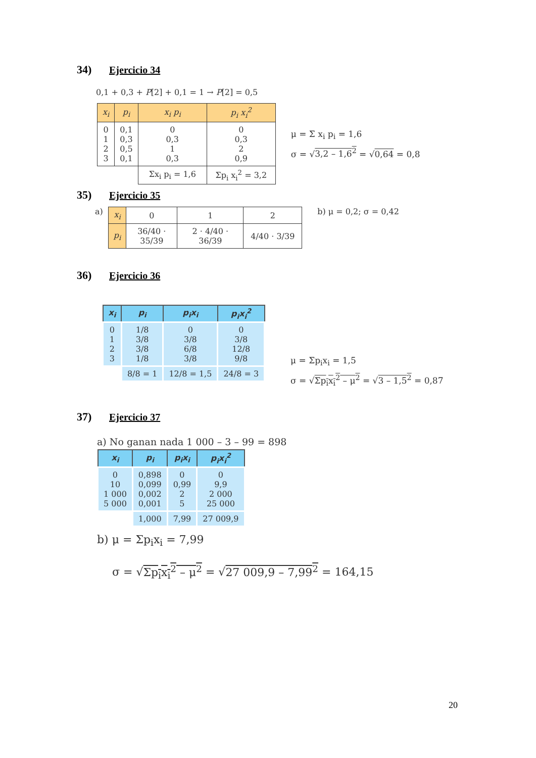34) Ejercicio 34
0,1 + 0,3 + P[2] + 0,1 = 1 → P[2] = 0,5
| x<sub>i</sub> | p<sub>i</sub> | x<sub>i</sub> p<sub>i</sub> | p<sub>i</sub> x<sub>i</sub><sup>2</sup> |
| --- | --- | --- | --- |
| 0 1 2 3 | 0,1 0,3 0,5 0,1 | 0 0,3 1 0,3 | 0 0,3 2 0,9 |
| | | Σx<sub>i</sub> p<sub>i</sub> = 1,6 | Σp<sub>i</sub> x<sub>i</sub><sup>2</sup> = 3,2 |
μ = Σ x<sub>i</sub> p<sub>i</sub> = 1,6
σ = √3,2 – 1,6<sup>2</sup> = √0,64 = 0,8
35) Ejercicio 35
a)
| x<sub>i</sub> | 0 | 1 | 2 |
| p<sub>i</sub> | 36/40 · 35/39 | 2 · 4/40 · 36/39 | 4/40 · 3/39 |
b) μ = 0,2; σ = 0,42
36) Ejercicio 36
| x<sub>i</sub> | p<sub>i</sub> | p<sub>i</sub>x<sub>i</sub> | p<sub>i</sub>x<sub>i</sub><sup>2</sup> |
| --- | --- | --- | --- |
| 0 1 2 3 | 1/8 3/8 3/8 1/8 | 0 3/8 6/8 3/8 | 0 3/8 12/8 9/8 |
| | 8/8 = 1 | 12/8 = 1,5 | 24/8 = 3 |
μ = Σp<sub>i</sub>x<sub>i</sub> = 1,5
σ = √Σp<sub>i</sub>x<sub>i</sub><sup>2</sup> – μ<sup>2</sup> = √3 – 1,5<sup>2</sup> = 0,87
37) Ejercicio 37
a) No ganan nada 1 000 – 3 – 99 = 898
| x<sub>i</sub> | p<sub>i</sub> | p<sub>i</sub>x<sub>i</sub> | p<sub>i</sub>x<sub>i</sub><sup>2</sup> |
| --- | --- | --- | --- |
| 0 10 1 000 5 000 | 0,898 0,099 0,002 0,001 | 0 0,99 2 5 | 0 9,9 2 000 25 000 |
| | 1,000 | 7,99 | 27 009,9 |
b) μ = Σp<sub>i</sub>x<sub>i</sub> = 7,99
σ = √Σp<sub>i</sub>x<sub>i</sub><sup>2</sup> – μ<sup>2</sup> = √27 009,9 – 7,99<sup>2</sup> = 164,15
20